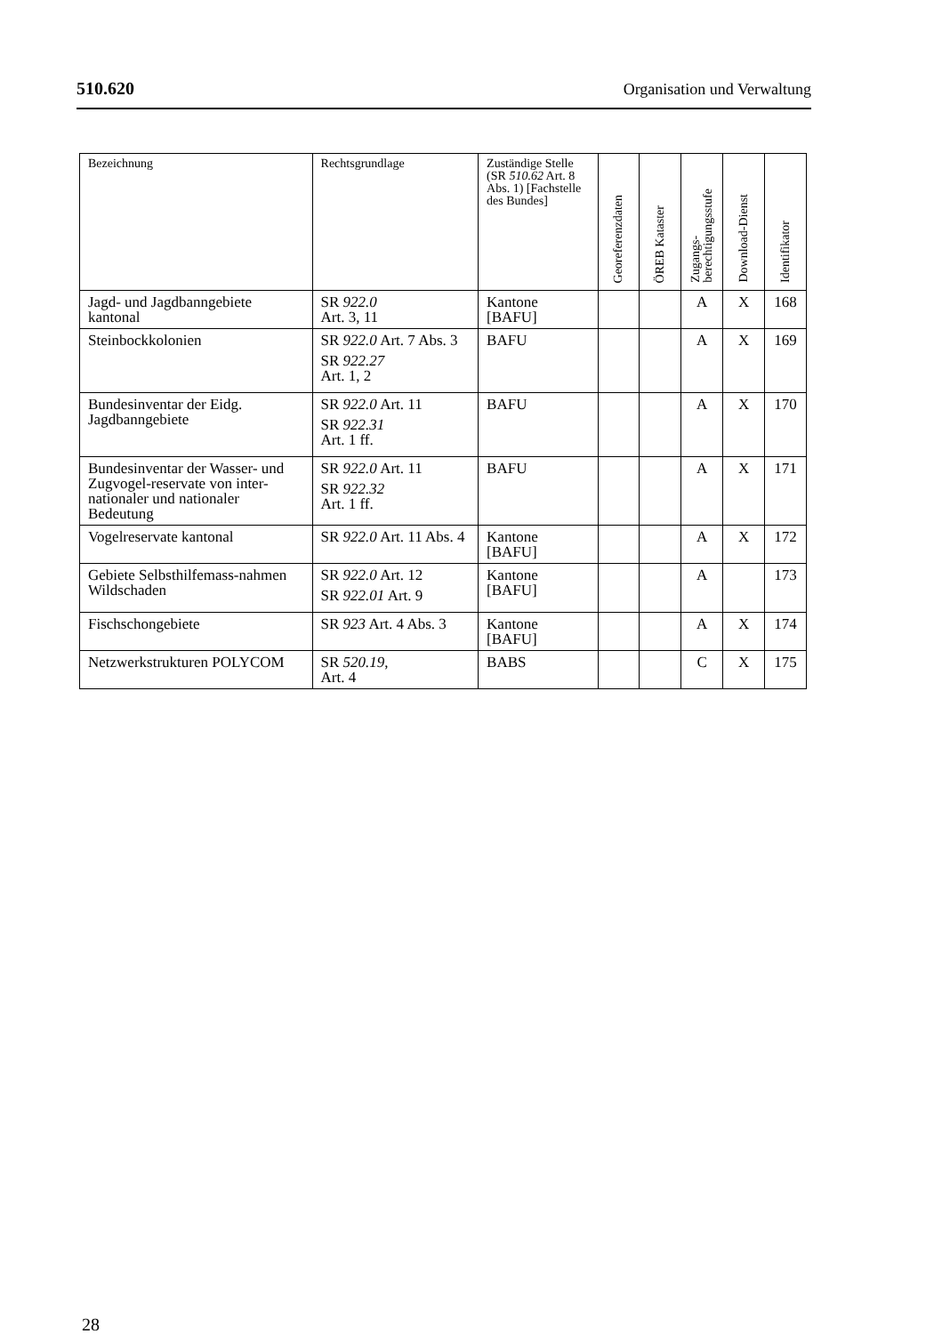510.620 Organisation und Verwaltung
| Bezeichnung | Rechtsgrundlage | Zuständige Stelle (SR 510.62 Art. 8 Abs. 1) [Fachstelle des Bundes] | Georeferenzdaten | ÖREB Kataster | Zugangs- berechtigungsstufe | Download-Dienst | Identifikator |
| --- | --- | --- | --- | --- | --- | --- | --- |
| Jagd- und Jagdbanngebiete kantonal | SR 922.0 Art. 3, 11 | Kantone [BAFU] | | | A | X | 168 |
| Steinbockkolonien | SR 922.0 Art. 7 Abs. 3 SR 922.27 Art. 1, 2 | BAFU | | | A | X | 169 |
| Bundesinventar der Eidg. Jagdbanngebiete | SR 922.0 Art. 11 SR 922.31 Art. 1 ff. | BAFU | | | A | X | 170 |
| Bundesinventar der Wasser- und Zugvogel-reservate von inter-nationaler und nationaler Bedeutung | SR 922.0 Art. 11 SR 922.32 Art. 1 ff. | BAFU | | | A | X | 171 |
| Vogelreservate kantonal | SR 922.0 Art. 11 Abs. 4 | Kantone [BAFU] | | | A | X | 172 |
| Gebiete Selbsthilfemass-nahmen Wildschaden | SR 922.0 Art. 12 SR 922.01 Art. 9 | Kantone [BAFU] | | | A | | 173 |
| Fischschongebiete | SR 923 Art. 4 Abs. 3 | Kantone [BAFU] | | | A | X | 174 |
| Netzwerkstrukturen POLYCOM | SR 520.19 , Art. 4 | BABS | | | C | X | 175 |
28